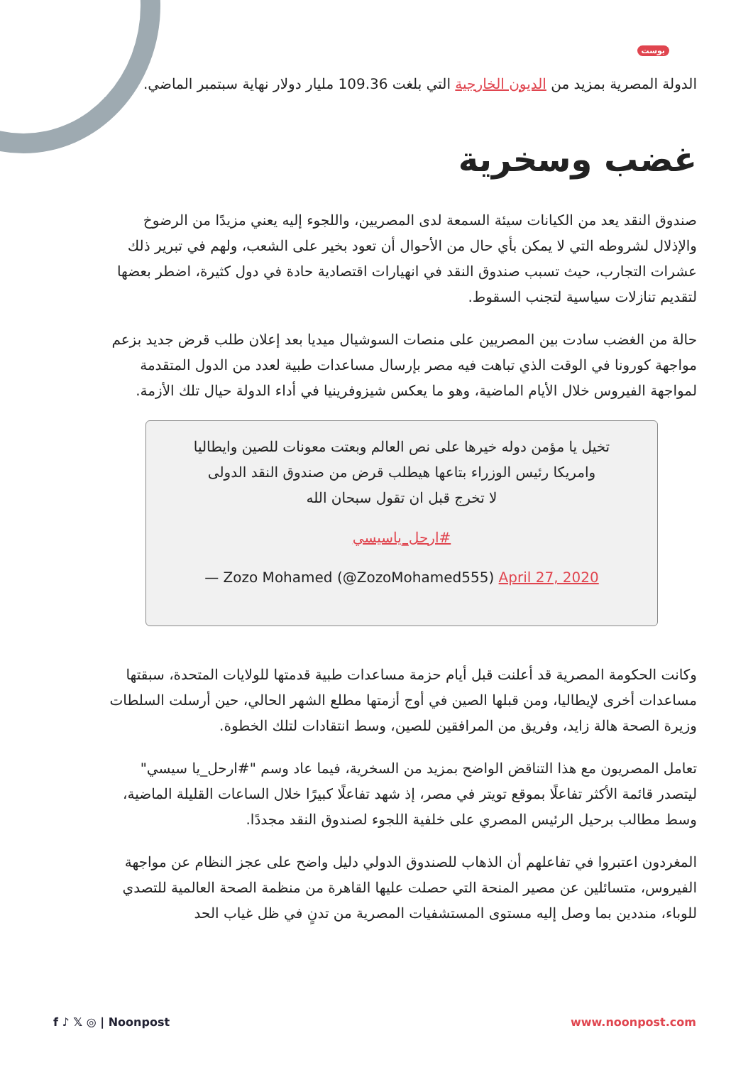بوست
الدولة المصرية بمزيد من الديون الخارجية التي بلغت 109.36 مليار دولار نهاية سبتمبر الماضي.
غضب وسخرية
صندوق النقد يعد من الكيانات سيئة السمعة لدى المصريين، واللجوء إليه يعني مزيدًا من الرضوخ والإذلال لشروطه التي لا يمكن بأي حال من الأحوال أن تعود بخير على الشعب، ولهم في تبرير ذلك عشرات التجارب، حيث تسبب صندوق النقد في انهيارات اقتصادية حادة في دول كثيرة، اضطر بعضها لتقديم تنازلات سياسية لتجنب السقوط.
حالة من الغضب سادت بين المصريين على منصات السوشيال ميديا بعد إعلان طلب قرض جديد بزعم مواجهة كورونا في الوقت الذي تباهت فيه مصر بإرسال مساعدات طبية لعدد من الدول المتقدمة لمواجهة الفيروس خلال الأيام الماضية، وهو ما يعكس شيزوفرينيا في أداء الدولة حيال تلك الأزمة.
تخيل يا مؤمن دوله خيرها على نص العالم وبعتت معونات للصين وايطاليا
وامريكا رئيس الوزراء بتاعها هيطلب قرض من صندوق النقد الدولى
لا تخرج قبل ان تقول سبحان الله
#ارحل_ياسيسي
— Zozo Mohamed (@ZozoMohamed555) April 27, 2020
وكانت الحكومة المصرية قد أعلنت قبل أيام حزمة مساعدات طبية قدمتها للولايات المتحدة، سبقتها مساعدات أخرى لإيطاليا، ومن قبلها الصين في أوج أزمتها مطلع الشهر الحالي، حين أرسلت السلطات وزيرة الصحة هالة زايد، وفريق من المرافقين للصين، وسط انتقادات لتلك الخطوة.
تعامل المصريون مع هذا التناقض الواضح بمزيد من السخرية، فيما عاد وسم "#ارحل_يا سيسي" ليتصدر قائمة الأكثر تفاعلًا بموقع تويتر في مصر، إذ شهد تفاعلًا كبيرًا خلال الساعات القليلة الماضية، وسط مطالب برحيل الرئيس المصري على خلفية اللجوء لصندوق النقد مجددًا.
المغردون اعتبروا في تفاعلهم أن الذهاب للصندوق الدولي دليل واضح على عجز النظام عن مواجهة الفيروس، متسائلين عن مصير المنحة التي حصلت عليها القاهرة من منظمة الصحة العالمية للتصدي للوباء، منددين بما وصل إليه مستوى المستشفيات المصرية من تدنٍ في ظل غياب الحد
f ♪ 𝕏 ◎ | Noonpost www.noonpost.com